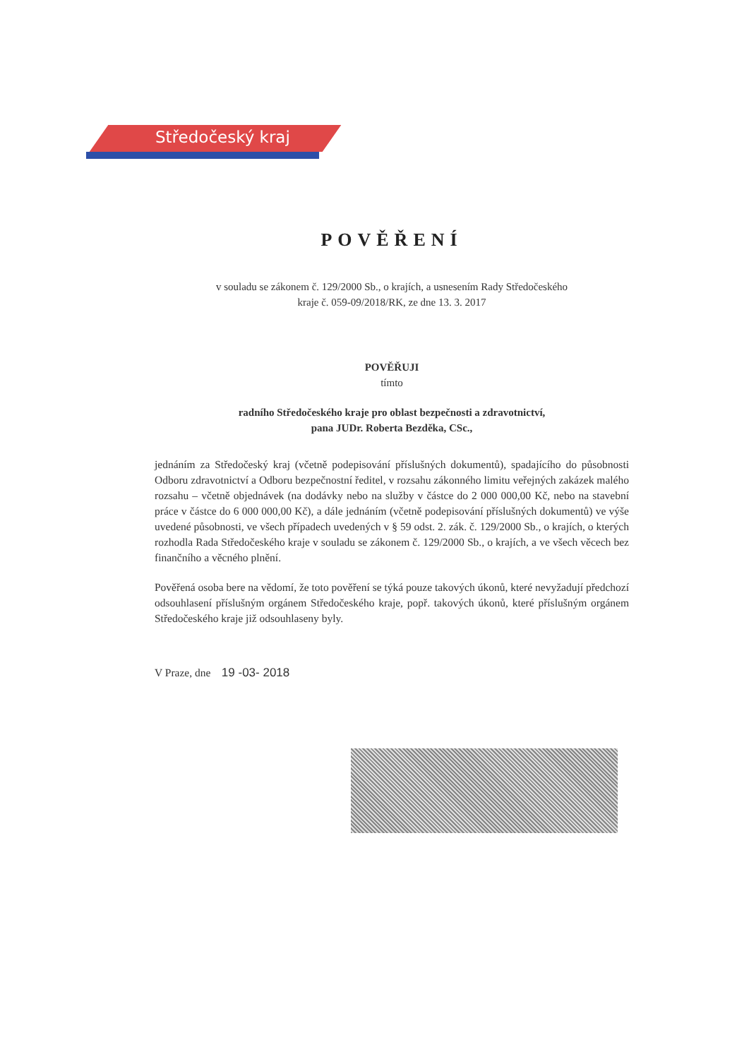Středočeský kraj
POVĚŘENÍ
v souladu se zákonem č. 129/2000 Sb., o krajích, a usnesením Rady Středočeského
kraje č. 059-09/2018/RK, ze dne 13. 3. 2017
POVĚŘUJI
tímto
radního Středočeského kraje pro oblast bezpečnosti a zdravotnictví,
pana JUDr. Roberta Bezděka, CSc.,
jednáním za Středočeský kraj (včetně podepisování příslušných dokumentů), spadajícího do působnosti Odboru zdravotnictví a Odboru bezpečnostní ředitel, v rozsahu zákonného limitu veřejných zakázek malého rozsahu – včetně objednávek (na dodávky nebo na služby v částce do 2 000 000,00 Kč, nebo na stavební práce v částce do 6 000 000,00 Kč), a dále jednáním (včetně podepisování příslušných dokumentů) ve výše uvedené působnosti, ve všech případech uvedených v § 59 odst. 2. zák. č. 129/2000 Sb., o krajích, o kterých rozhodla Rada Středočeského kraje v souladu se zákonem č. 129/2000 Sb., o krajích, a ve všech věcech bez finančního a věcného plnění.
Pověřená osoba bere na vědomí, že toto pověření se týká pouze takových úkonů, které nevyžadují předchozí odsouhlasení příslušným orgánem Středočeského kraje, popř. takových úkonů, které příslušným orgánem Středočeského kraje již odsouhlaseny byly.
V Praze, dne 19 -03- 2018